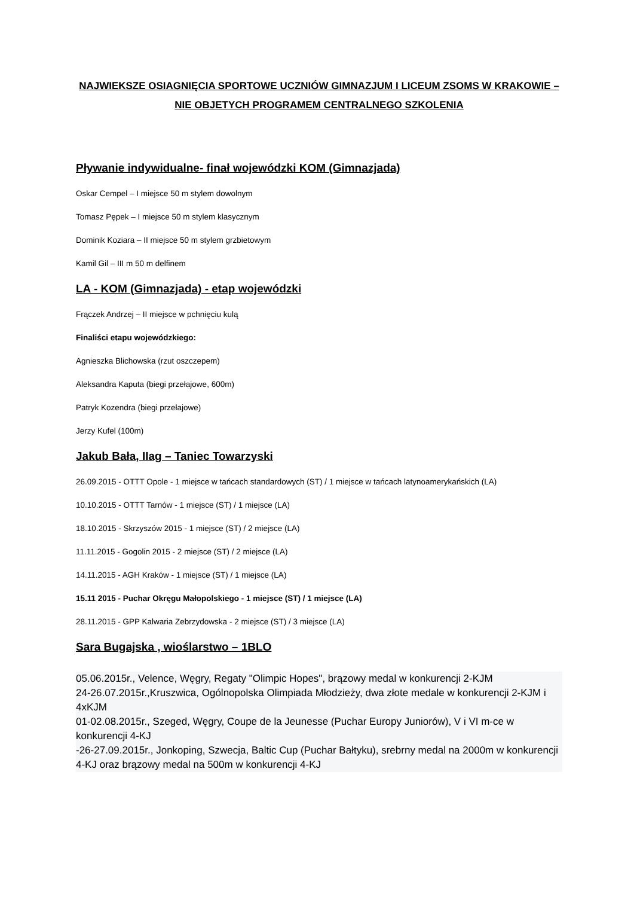NAJWIEKSZE OSIAGNIĘCIA SPORTOWE UCZNIÓW GIMNAZJUM I LICEUM ZSOMS W KRAKOWIE –NIE OBJETYCH PROGRAMEM CENTRALNEGO SZKOLENIA
Pływanie indywidualne- finał wojewódzki KOM (Gimnazjada)
Oskar Cempel – I miejsce 50 m stylem dowolnym
Tomasz Pępek – I miejsce 50 m stylem klasycznym
Dominik Koziara – II miejsce 50 m stylem grzbietowym
Kamil Gil – III m 50 m delfinem
LA - KOM (Gimnazjada) - etap wojewódzki
Frączek Andrzej – II miejsce w pchnięciu kulą
Finaliści etapu wojewódzkiego:
Agnieszka Blichowska (rzut oszczepem)
Aleksandra Kaputa (biegi przełajowe, 600m)
Patryk Kozendra (biegi przełajowe)
Jerzy Kufel (100m)
Jakub Bała, IIag – Taniec Towarzyski
26.09.2015 - OTTT Opole - 1 miejsce w tańcach standardowych (ST) / 1 miejsce w tańcach latynoamerykańskich (LA)
10.10.2015 - OTTT Tarnów - 1 miejsce (ST) / 1 miejsce (LA)
18.10.2015 - Skrzyszów 2015 - 1 miejsce (ST) / 2 miejsce (LA)
11.11.2015 - Gogolin 2015 - 2 miejsce (ST) / 2 miejsce (LA)
14.11.2015 - AGH Kraków - 1 miejsce (ST) / 1 miejsce (LA)
15.11 2015 - Puchar Okręgu Małopolskiego - 1 miejsce (ST) / 1 miejsce (LA)
28.11.2015 - GPP Kalwaria Zebrzydowska - 2 miejsce (ST) / 3 miejsce (LA)
Sara Bugajska , wioślarstwo – 1BLO
05.06.2015r., Velence, Węgry, Regaty "Olimpic Hopes", brązowy medal w konkurencji 2-KJM
24-26.07.2015r.,Kruszwica, Ogólnopolska Olimpiada Młodzieży, dwa złote medale w konkurencji 2-KJM i 4xKJM
01-02.08.2015r., Szeged, Węgry, Coupe de la Jeunesse (Puchar Europy Juniorów), V i VI m-ce w konkurencji 4-KJ
-26-27.09.2015r., Jonkoping, Szwecja, Baltic Cup (Puchar Bałtyku), srebrny medal na 2000m w konkurencji 4-KJ oraz brązowy medal na 500m w konkurencji 4-KJ